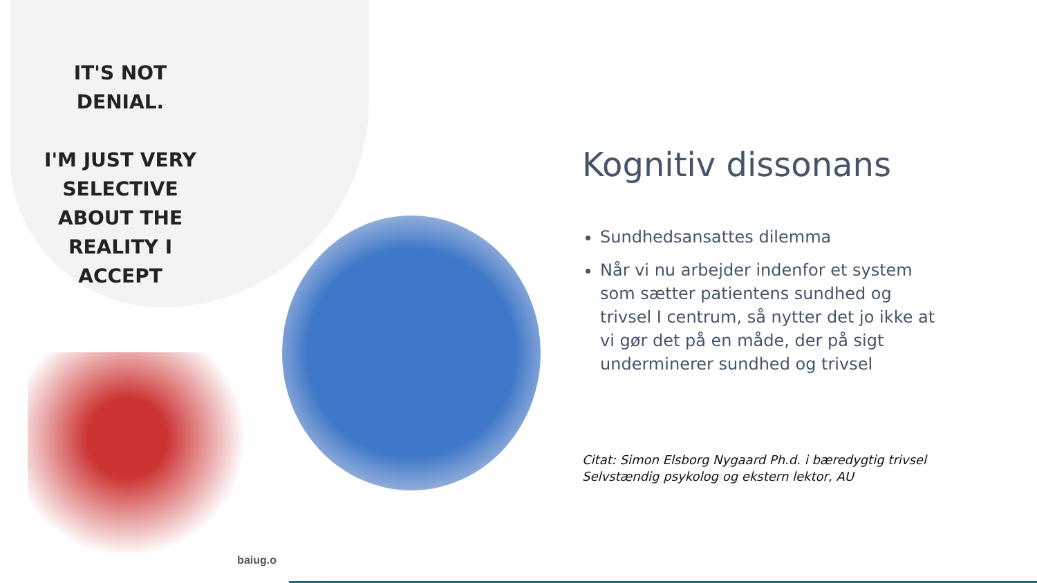IT'S NOT DENIAL.
I'M JUST VERY SELECTIVE ABOUT THE REALITY I ACCEPT
baiug.o
Kognitiv dissonans
Sundhedsansattes dilemma
Når vi nu arbejder indenfor et system som sætter patientens sundhed og trivsel I centrum, så nytter det jo ikke at vi gør det på en måde, der på sigt underminerer sundhed og trivsel
Citat: Simon Elsborg Nygaard Ph.d. i bæredygtig trivsel
Selvstændig psykolog og ekstern lektor, AU